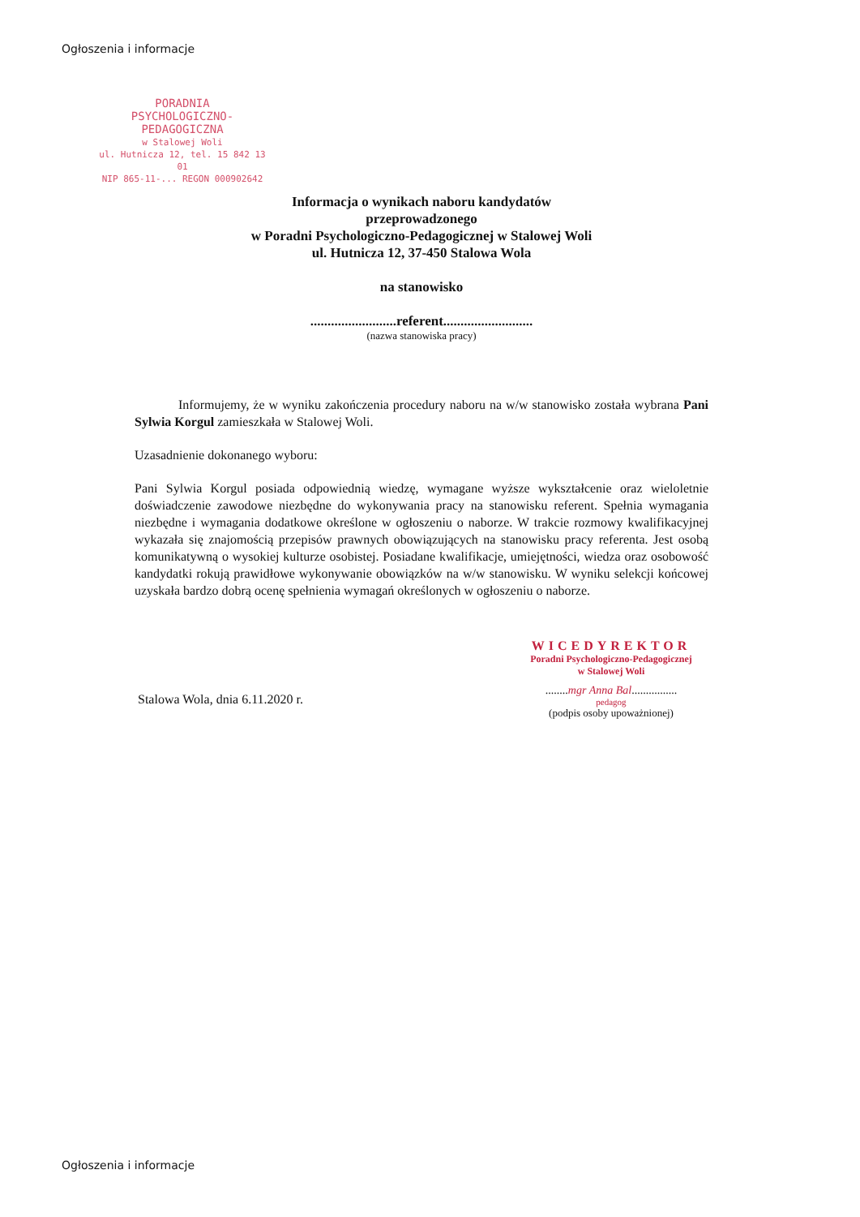Ogłoszenia i informacje
PORADNIA
PSYCHOLOGICZNO-PEDAGOGICZNA
w Stalowej Woli
ul. Hutnicza 12, tel. 15 842 13 01
NIP 865-11-... REGON 000902642
Informacja o wynikach naboru kandydatów
przeprowadzonego
w Poradni Psychologiczno-Pedagogicznej w Stalowej Woli
ul. Hutnicza 12, 37-450 Stalowa Wola
na stanowisko
.........................referent..........................
(nazwa stanowiska pracy)
Informujemy, że w wyniku zakończenia procedury naboru na w/w stanowisko została wybrana Pani Sylwia Korgul zamieszkała w Stalowej Woli.
Uzasadnienie dokonanego wyboru:
Pani Sylwia Korgul posiada odpowiednią wiedzę, wymagane wyższe wykształcenie oraz wieloletnie doświadczenie zawodowe niezbędne do wykonywania pracy na stanowisku referent. Spełnia wymagania niezbędne i wymagania dodatkowe określone w ogłoszeniu o naborze. W trakcie rozmowy kwalifikacyjnej wykazała się znajomością przepisów prawnych obowiązujących na stanowisku pracy referenta. Jest osobą komunikatywną o wysokiej kulturze osobistej. Posiadane kwalifikacje, umiejętności, wiedza oraz osobowość kandydatki rokują prawidłowe wykonywanie obowiązków na w/w stanowisku. W wyniku selekcji końcowej uzyskała bardzo dobrą ocenę spełnienia wymagań określonych w ogłoszeniu o naborze.
Stalowa Wola, dnia 6.11.2020 r.
WICEDYREKTOR
Poradni Psychologiczno-Pedagogicznej
w Stalowej Woli
........mgr Anna Bal................
pedagog
(podpis osoby upoważnionej)
Ogłoszenia i informacje